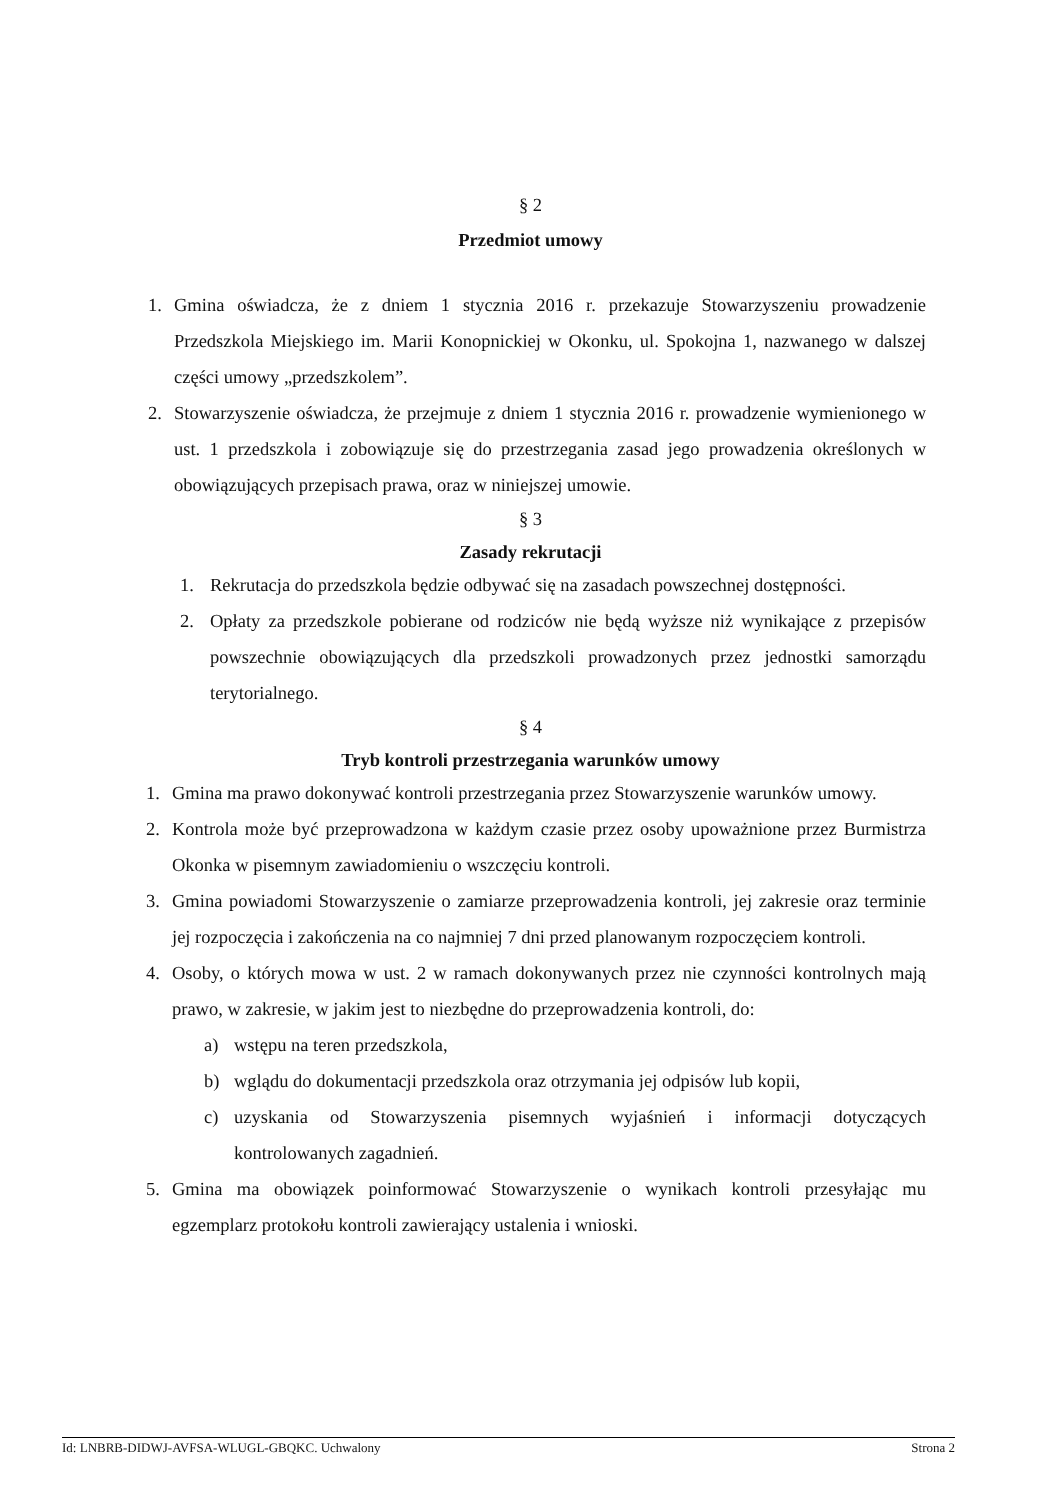§ 2
Przedmiot umowy
1. Gmina oświadcza, że z dniem 1 stycznia 2016 r. przekazuje Stowarzyszeniu prowadzenie Przedszkola Miejskiego im. Marii Konopnickiej w Okonku, ul. Spokojna 1, nazwanego w dalszej części umowy „przedszkolem”.
2. Stowarzyszenie oświadcza, że przejmuje z dniem 1 stycznia 2016 r. prowadzenie wymienionego w ust. 1 przedszkola i zobowiązuje się do przestrzegania zasad jego prowadzenia określonych w obowiązujących przepisach prawa, oraz w niniejszej umowie.
§ 3
Zasady rekrutacji
1. Rekrutacja do przedszkola będzie odbywać się na zasadach powszechnej dostępności.
2. Opłaty za przedszkole pobierane od rodziców nie będą wyższe niż wynikające z przepisów powszechnie obowiązujących dla przedszkoli prowadzonych przez jednostki samorządu terytorialnego.
§ 4
Tryb kontroli przestrzegania warunków umowy
1. Gmina ma prawo dokonywać kontroli przestrzegania przez Stowarzyszenie warunków umowy.
2. Kontrola może być przeprowadzona w każdym czasie przez osoby upoważnione przez Burmistrza Okonka w pisemnym zawiadomieniu o wszczęciu kontroli.
3. Gmina powiadomi Stowarzyszenie o zamiarze przeprowadzenia kontroli, jej zakresie oraz terminie jej rozpoczęcia i zakończenia na co najmniej 7 dni przed planowanym rozpoczęciem kontroli.
4. Osoby, o których mowa w ust. 2 w ramach dokonywanych przez nie czynności kontrolnych mają prawo, w zakresie, w jakim jest to niezbędne do przeprowadzenia kontroli, do:
a) wstępu na teren przedszkola,
b) wglądu do dokumentacji przedszkola oraz otrzymania jej odpisów lub kopii,
c) uzyskania od Stowarzyszenia pisemnych wyjaśnień i informacji dotyczących kontrolowanych zagadnień.
5. Gmina ma obowiązek poinformować Stowarzyszenie o wynikach kontroli przesyłając mu egzemplarz protokołu kontroli zawierający ustalenia i wnioski.
Id: LNBRB-DIDWJ-AVFSA-WLUGL-GBQKC. Uchwalony Strona 2